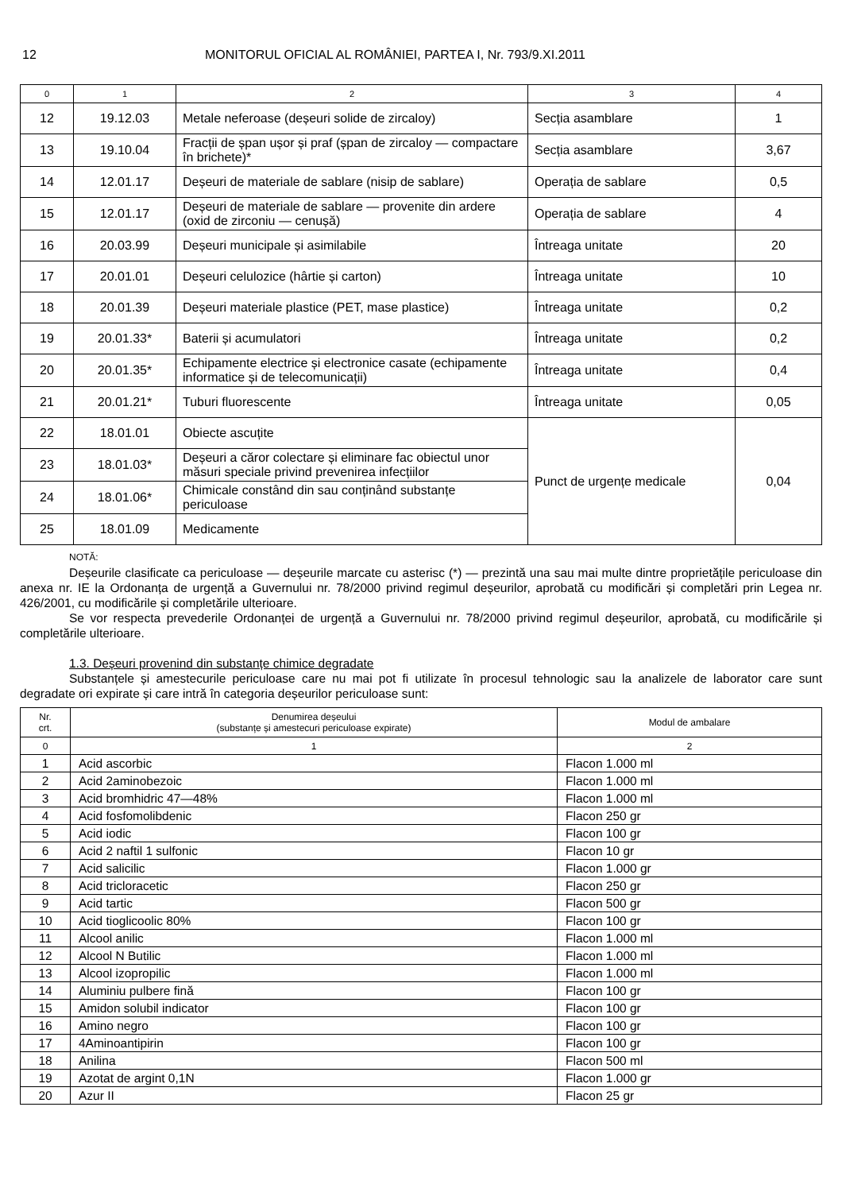12 MONITORUL OFICIAL AL ROMÂNIEI, PARTEA I, Nr. 793/9.XI.2011
| 0 | 1 | 2 | 3 | 4 |
| 12 | 19.12.03 | Metale neferoase (deșeuri solide de zircaloy) | Secția asamblare | 1 |
| 13 | 19.10.04 | Fracții de șpan ușor și praf (șpan de zircaloy — compactare în brichete)* | Secția asamblare | 3,67 |
| 14 | 12.01.17 | Deșeuri de materiale de sablare (nisip de sablare) | Operația de sablare | 0,5 |
| 15 | 12.01.17 | Deșeuri de materiale de sablare — provenite din ardere (oxid de zirconiu — cenușă) | Operația de sablare | 4 |
| 16 | 20.03.99 | Deșeuri municipale și asimilabile | Întreaga unitate | 20 |
| 17 | 20.01.01 | Deșeuri celulozice (hârtie și carton) | Întreaga unitate | 10 |
| 18 | 20.01.39 | Deșeuri materiale plastice (PET, mase plastice) | Întreaga unitate | 0,2 |
| 19 | 20.01.33* | Baterii și acumulatori | Întreaga unitate | 0,2 |
| 20 | 20.01.35* | Echipamente electrice și electronice casate (echipamente informatice și de telecomunicații) | Întreaga unitate | 0,4 |
| 21 | 20.01.21* | Tuburi fluorescente | Întreaga unitate | 0,05 |
| 22 | 18.01.01 | Obiecte ascuțite | Punct de urgențe medicale | 0,04 |
| 23 | 18.01.03* | Deșeuri a căror colectare și eliminare fac obiectul unor măsuri speciale privind prevenirea infecțiilor | | |
| 24 | 18.01.06* | Chimicale constând din sau conținând substanțe periculoase | | |
| 25 | 18.01.09 | Medicamente | | |
NOTĂ:
Deșeurile clasificate ca periculoase — deșeurile marcate cu asterisc (*) — prezintă una sau mai multe dintre proprietățile periculoase din anexa nr. IE la Ordonanța de urgență a Guvernului nr. 78/2000 privind regimul deșeurilor, aprobată cu modificări și completări prin Legea nr. 426/2001, cu modificările și completările ulterioare.
Se vor respecta prevederile Ordonanței de urgență a Guvernului nr. 78/2000 privind regimul deșeurilor, aprobată, cu modificările și completările ulterioare.
1.3. Deșeuri provenind din substanțe chimice degradate
Substanțele și amestecurile periculoase care nu mai pot fi utilizate în procesul tehnologic sau la analizele de laborator care sunt degradate ori expirate și care intră în categoria deșeurilor periculoase sunt:
| Nr. crt. | Denumirea deșeului (substanțe și amestecuri periculoase expirate) | Modul de ambalare |
| --- | --- | --- |
| 0 | 1 | 2 |
| 1 | Acid ascorbic | Flacon 1.000 ml |
| 2 | Acid 2aminobezoic | Flacon 1.000 ml |
| 3 | Acid bromhidric 47—48% | Flacon 1.000 ml |
| 4 | Acid fosfomolibdenic | Flacon 250 gr |
| 5 | Acid iodic | Flacon 100 gr |
| 6 | Acid 2 naftil 1 sulfonic | Flacon 10 gr |
| 7 | Acid salicilic | Flacon 1.000 gr |
| 8 | Acid tricloracetic | Flacon 250 gr |
| 9 | Acid tartic | Flacon 500 gr |
| 10 | Acid tioglicoolic 80% | Flacon 100 gr |
| 11 | Alcool anilic | Flacon 1.000 ml |
| 12 | Alcool N Butilic | Flacon 1.000 ml |
| 13 | Alcool izopropilic | Flacon 1.000 ml |
| 14 | Aluminiu pulbere fină | Flacon 100 gr |
| 15 | Amidon solubil indicator | Flacon 100 gr |
| 16 | Amino negro | Flacon 100 gr |
| 17 | 4Aminoantipirin | Flacon 100 gr |
| 18 | Anilina | Flacon 500 ml |
| 19 | Azotat de argint 0,1N | Flacon 1.000 gr |
| 20 | Azur II | Flacon 25 gr |